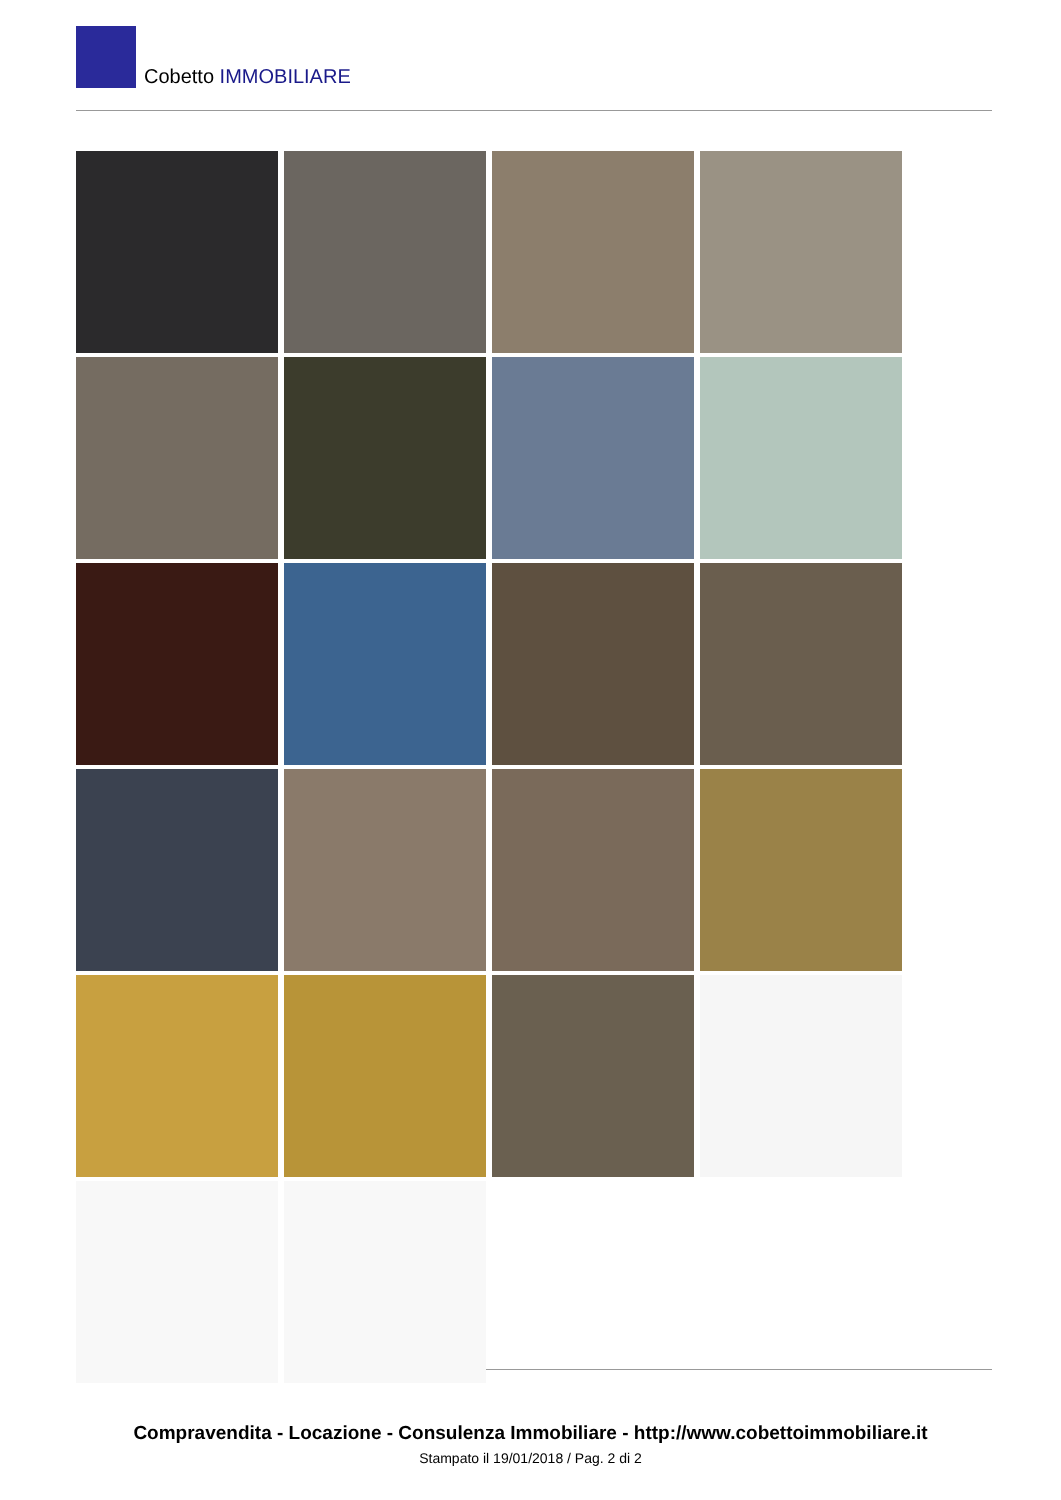Cobetto IMMOBILIARE
Compravendita - Locazione - Consulenza Immobiliare - http://www.cobettoimmobiliare.it
Stampato il 19/01/2018 / Pag. 2 di 2